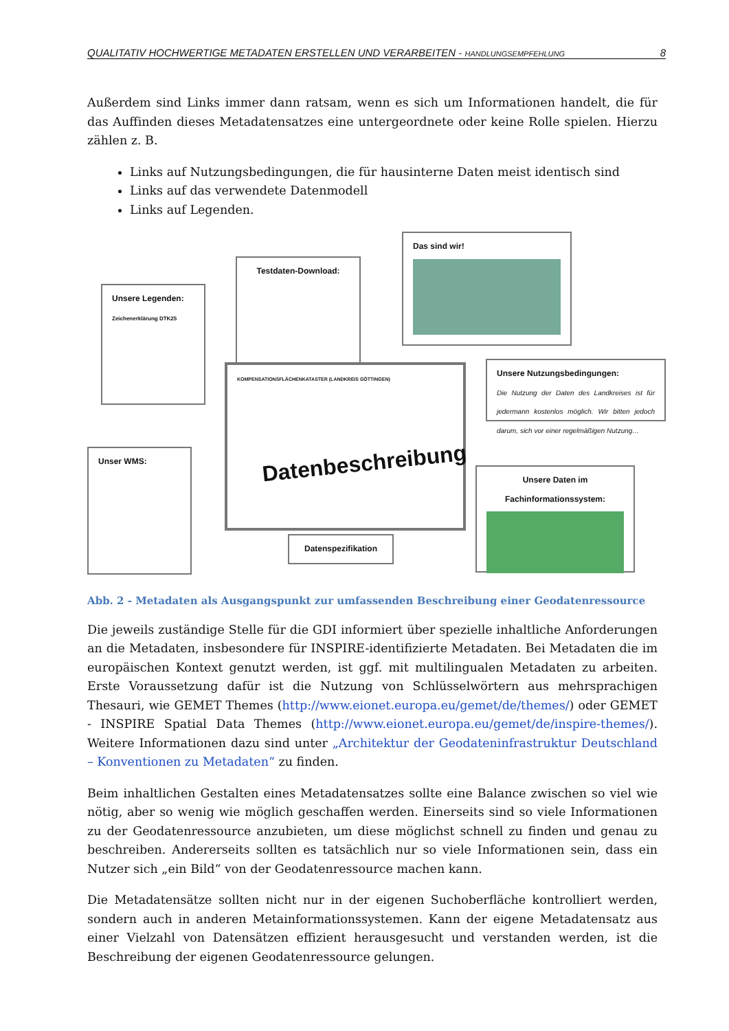QUALITATIV HOCHWERTIGE METADATEN ERSTELLEN UND VERARBEITEN - HANDLUNGSEMPFEHLUNG 8
Außerdem sind Links immer dann ratsam, wenn es sich um Informationen handelt, die für das Auffinden dieses Metadatensatzes eine untergeordnete oder keine Rolle spielen. Hierzu zählen z. B.
Links auf Nutzungsbedingungen, die für hausinterne Daten meist identisch sind
Links auf das verwendete Datenmodell
Links auf Legenden.
Unsere Legenden:
Zeichenerklärung DTK25
Testdaten-Download:
Das sind wir!
Unsere Nutzungsbedingungen:
Die Nutzung der Daten des Landkreises ist für jedermann kostenlos möglich. Wir bitten jedoch darum, sich vor einer regelmäßigen Nutzung…
Unser WMS:
KOMPENSATIONSFLÄCHENKATASTER (LANDKREIS GÖTTINGEN)
Datenbeschreibung
Datenspezifikation
Unsere Daten im Fachinformationssystem:
Abb. 2 - Metadaten als Ausgangspunkt zur umfassenden Beschreibung einer Geodatenressource
Die jeweils zuständige Stelle für die GDI informiert über spezielle inhaltliche Anforderungen an die Metadaten, insbesondere für INSPIRE-identifizierte Metadaten. Bei Metadaten die im europäischen Kontext genutzt werden, ist ggf. mit multilingualen Metadaten zu arbeiten. Erste Voraussetzung dafür ist die Nutzung von Schlüsselwörtern aus mehrsprachigen Thesauri, wie GEMET Themes (http://www.eionet.europa.eu/gemet/de/themes/) oder GEMET - INSPIRE Spatial Data Themes (http://www.eionet.europa.eu/gemet/de/inspire-themes/). Weitere Informationen dazu sind unter „Architektur der Geodateninfrastruktur Deutschland – Konventionen zu Metadaten“ zu finden.
Beim inhaltlichen Gestalten eines Metadatensatzes sollte eine Balance zwischen so viel wie nötig, aber so wenig wie möglich geschaffen werden. Einerseits sind so viele Informationen zu der Geodatenressource anzubieten, um diese möglichst schnell zu finden und genau zu beschreiben. Andererseits sollten es tatsächlich nur so viele Informationen sein, dass ein Nutzer sich „ein Bild“ von der Geodatenressource machen kann.
Die Metadatensätze sollten nicht nur in der eigenen Suchoberfläche kontrolliert werden, sondern auch in anderen Metainformationssystemen. Kann der eigene Metadatensatz aus einer Vielzahl von Datensätzen effizient herausgesucht und verstanden werden, ist die Beschreibung der eigenen Geodatenressource gelungen.